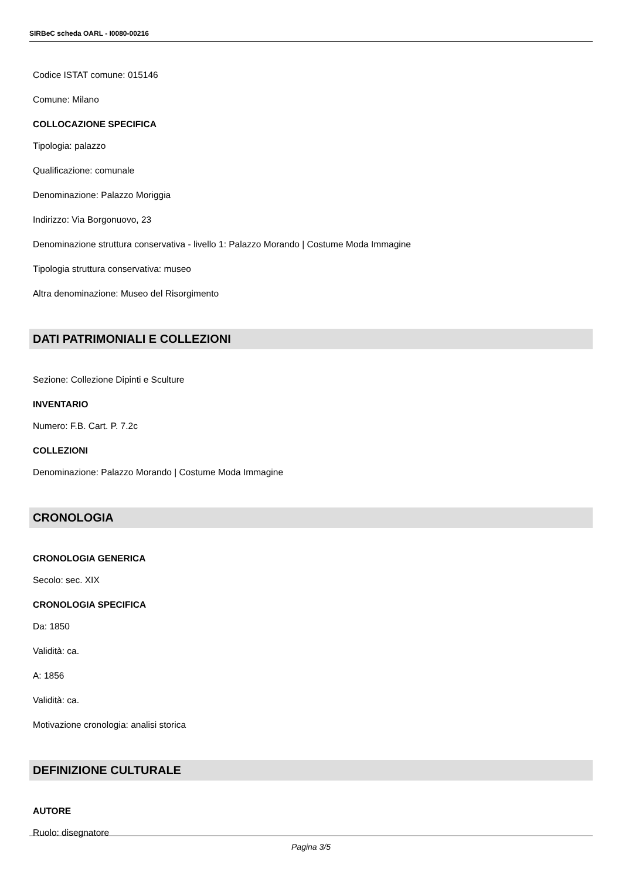SIRBeC scheda OARL - I0080-00216
Codice ISTAT comune: 015146
Comune: Milano
COLLOCAZIONE SPECIFICA
Tipologia: palazzo
Qualificazione: comunale
Denominazione: Palazzo Moriggia
Indirizzo: Via Borgonuovo, 23
Denominazione struttura conservativa - livello 1: Palazzo Morando | Costume Moda Immagine
Tipologia struttura conservativa: museo
Altra denominazione: Museo del Risorgimento
DATI PATRIMONIALI E COLLEZIONI
Sezione: Collezione Dipinti e Sculture
INVENTARIO
Numero: F.B. Cart. P. 7.2c
COLLEZIONI
Denominazione: Palazzo Morando | Costume Moda Immagine
CRONOLOGIA
CRONOLOGIA GENERICA
Secolo: sec. XIX
CRONOLOGIA SPECIFICA
Da: 1850
Validità: ca.
A: 1856
Validità: ca.
Motivazione cronologia: analisi storica
DEFINIZIONE CULTURALE
AUTORE
Ruolo: disegnatore
Pagina 3/5